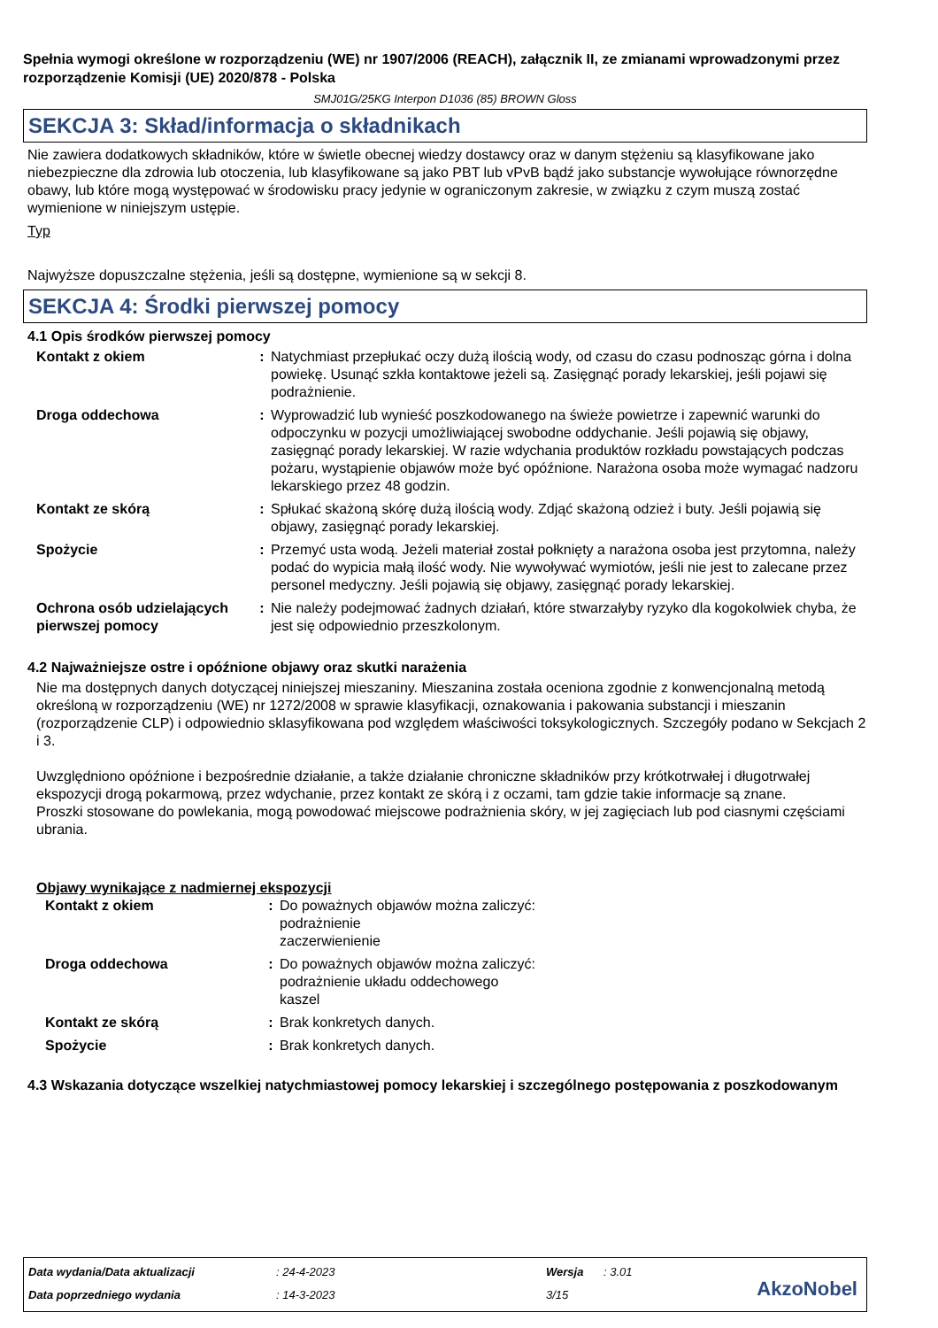Spełnia wymogi określone w rozporządzeniu (WE) nr 1907/2006 (REACH), załącznik II, ze zmianami wprowadzonymi przez rozporządzenie Komisji (UE) 2020/878 - Polska
SMJ01G/25KG Interpon D1036 (85) BROWN Gloss
SEKCJA 3: Skład/informacja o składnikach
Nie zawiera dodatkowych składników, które w świetle obecnej wiedzy dostawcy oraz w danym stężeniu są klasyfikowane jako niebezpieczne dla zdrowia lub otoczenia, lub klasyfikowane są jako PBT lub vPvB bądź jako substancje wywołujące równorzędne obawy, lub które mogą występować w środowisku pracy jedynie w ograniczonym zakresie, w związku z czym muszą zostać wymienione w niniejszym ustępie.
Typ
Najwyższe dopuszczalne stężenia, jeśli są dostępne, wymienione są w sekcji 8.
SEKCJA 4: Środki pierwszej pomocy
4.1 Opis środków pierwszej pomocy
| Kontakt z okiem | : | Natychmiast przepłukać oczy dużą ilością wody, od czasu do czasu podnosząc górna i dolna powiekę. Usunąć szkła kontaktowe jeżeli są. Zasięgnąć porady lekarskiej, jeśli pojawi się podrażnienie. |
| Droga oddechowa | : | Wyprowadzić lub wynieść poszkodowanego na świeże powietrze i zapewnić warunki do odpoczynku w pozycji umożliwiającej swobodne oddychanie. Jeśli pojawią się objawy, zasięgnąć porady lekarskiej. W razie wdychania produktów rozkładu powstających podczas pożaru, wystąpienie objawów może być opóźnione. Narażona osoba może wymagać nadzoru lekarskiego przez 48 godzin. |
| Kontakt ze skórą | : | Spłukać skażoną skórę dużą ilością wody. Zdjąć skażoną odzież i buty. Jeśli pojawią się objawy, zasięgnąć porady lekarskiej. |
| Spożycie | : | Przemyć usta wodą. Jeżeli materiał został połknięty a narażona osoba jest przytomna, należy podać do wypicia małą ilość wody. Nie wywoływać wymiotów, jeśli nie jest to zalecane przez personel medyczny. Jeśli pojawią się objawy, zasięgnąć porady lekarskiej. |
| Ochrona osób udzielających pierwszej pomocy | : | Nie należy podejmować żadnych działań, które stwarzałyby ryzyko dla kogokolwiek chyba, że jest się odpowiednio przeszkolonym. |
4.2 Najważniejsze ostre i opóźnione objawy oraz skutki narażenia
Nie ma dostępnych danych dotyczącej niniejszej mieszaniny. Mieszanina została oceniona zgodnie z konwencjonalną metodą określoną w rozporządzeniu (WE) nr 1272/2008 w sprawie klasyfikacji, oznakowania i pakowania substancji i mieszanin (rozporządzenie CLP) i odpowiednio sklasyfikowana pod względem właściwości toksykologicznych. Szczegóły podano w Sekcjach 2 i 3.
Uwzględniono opóźnione i bezpośrednie działanie, a także działanie chroniczne składników przy krótkotrwałej i długotrwałej ekspozycji drogą pokarmową, przez wdychanie, przez kontakt ze skórą i z oczami, tam gdzie takie informacje są znane.
Proszki stosowane do powlekania, mogą powodować miejscowe podrażnienia skóry, w jej zagięciach lub pod ciasnymi częściami ubrania.
Objawy wynikające z nadmiernej ekspozycji
| Kontakt z okiem | : | Do poważnych objawów można zaliczyć: podrażnienie zaczerwienienie |
| Droga oddechowa | : | Do poważnych objawów można zaliczyć: podrażnienie układu oddechowego kaszel |
| Kontakt ze skórą | : | Brak konkretych danych. |
| Spożycie | : | Brak konkretych danych. |
4.3 Wskazania dotyczące wszelkiej natychmiastowej pomocy lekarskiej i szczególnego postępowania z poszkodowanym
| Data wydania/Data aktualizacji | : 24-4-2023 | Wersja | : 3.01 |
| Data poprzedniego wydania | : 14-3-2023 | 3/15 | |
AkzoNobel